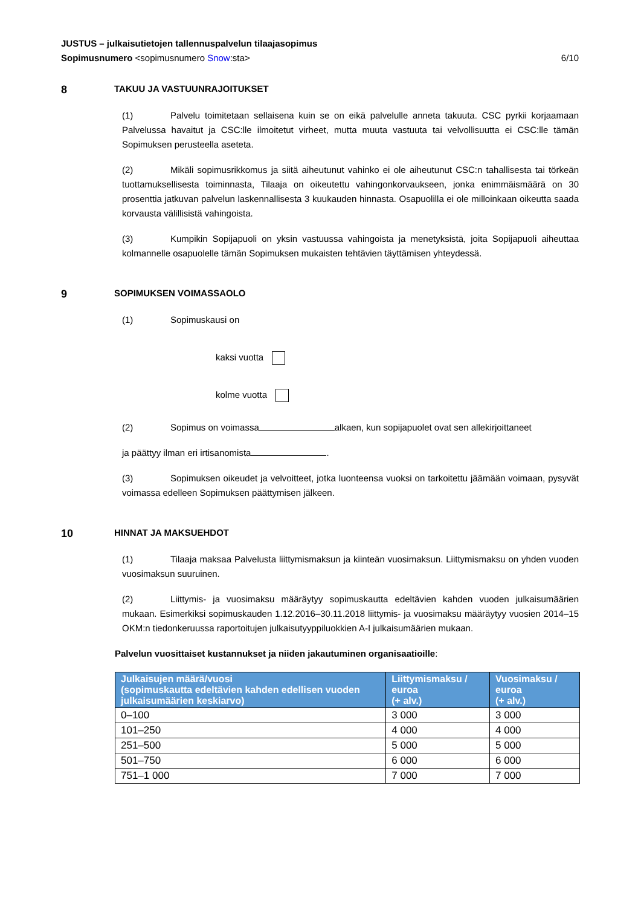JUSTUS – julkaisutietojen tallennuspalvelun tilaajasopimus
Sopimusnumero <sopimusnumero Snow:sta> 6/10
8 TAKUU JA VASTUUNRAJOITUKSET
(1) Palvelu toimitetaan sellaisena kuin se on eikä palvelulle anneta takuuta. CSC pyrkii korjaamaan Palvelussa havaitut ja CSC:lle ilmoitetut virheet, mutta muuta vastuuta tai velvollisuutta ei CSC:lle tämän Sopimuksen perusteella aseteta.
(2) Mikäli sopimusrikkomus ja siitä aiheutunut vahinko ei ole aiheutunut CSC:n tahallisesta tai törkeän tuottamuksellisesta toiminnasta, Tilaaja on oikeutettu vahingonkorvaukseen, jonka enimmäismäärä on 30 prosenttia jatkuvan palvelun laskennallisesta 3 kuukauden hinnasta. Osapuolilla ei ole milloinkaan oikeutta saada korvausta välillisistä vahingoista.
(3) Kumpikin Sopijapuoli on yksin vastuussa vahingoista ja menetyksistä, joita Sopijapuoli aiheuttaa kolmannelle osapuolelle tämän Sopimuksen mukaisten tehtävien täyttämisen yhteydessä.
9 SOPIMUKSEN VOIMASSAOLO
(1) Sopimuskausi on
kaksi vuotta
kolme vuotta
(2) Sopimus on voimassa alkaen, kun sopijapuolet ovat sen allekirjoittaneet
ja päättyy ilman eri irtisanomista .
(3) Sopimuksen oikeudet ja velvoitteet, jotka luonteensa vuoksi on tarkoitettu jäämään voimaan, pysyvät voimassa edelleen Sopimuksen päättymisen jälkeen.
10 HINNAT JA MAKSUEHDOT
(1) Tilaaja maksaa Palvelusta liittymismaksun ja kiinteän vuosimaksun. Liittymismaksu on yhden vuoden vuosimaksun suuruinen.
(2) Liittymis- ja vuosimaksu määräytyy sopimuskautta edeltävien kahden vuoden julkaisumäärien mukaan. Esimerkiksi sopimuskauden 1.12.2016–30.11.2018 liittymis- ja vuosimaksu määräytyy vuosien 2014–15 OKM:n tiedonkeruussa raportoitujen julkaisutyyppiluokkien A-I julkaisumäärien mukaan.
Palvelun vuosittaiset kustannukset ja niiden jakautuminen organisaatioille:
| Julkaisujen määrä/vuosi (sopimuskautta edeltävien kahden edellisen vuoden julkaisumäärien keskiarvo) | Liittymismaksu / euroa (+ alv.) | Vuosimaksu / euroa (+ alv.) |
| --- | --- | --- |
| 0–100 | 3 000 | 3 000 |
| 101–250 | 4 000 | 4 000 |
| 251–500 | 5 000 | 5 000 |
| 501–750 | 6 000 | 6 000 |
| 751–1 000 | 7 000 | 7 000 |